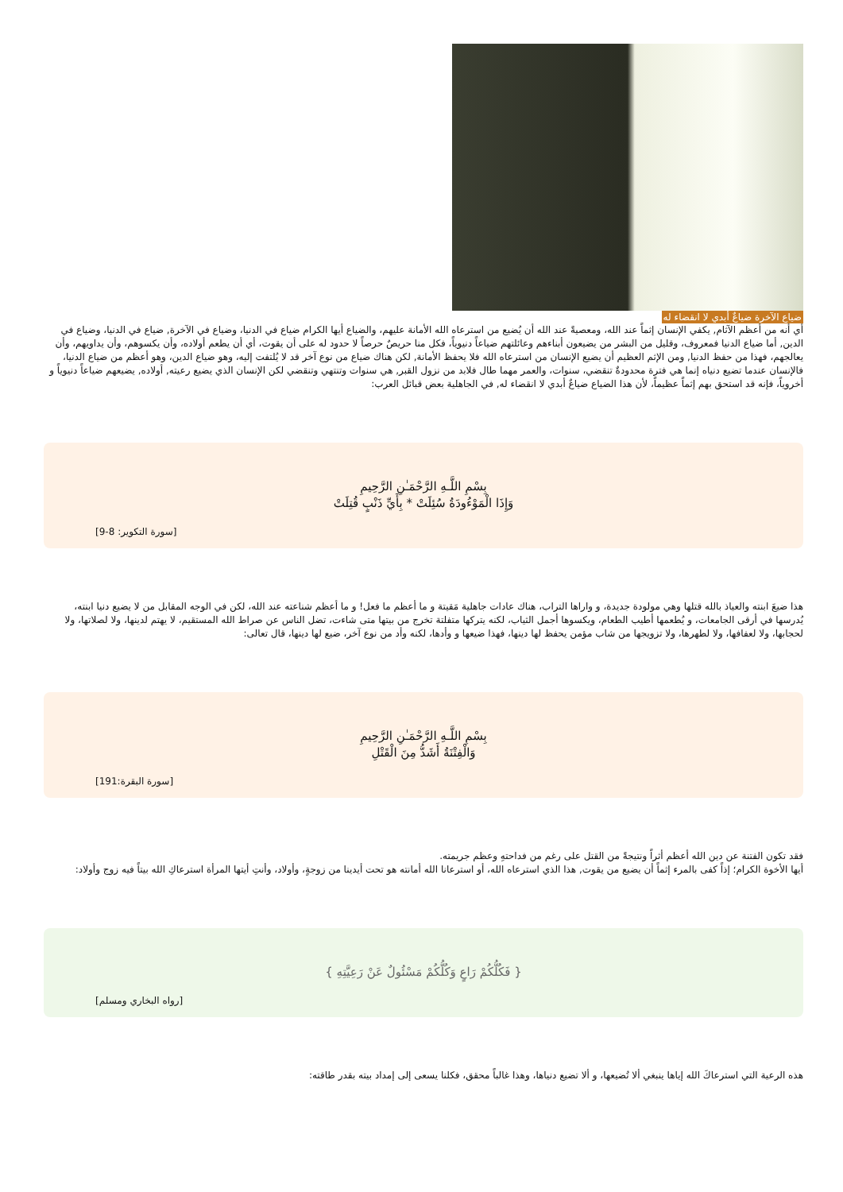ضياع الآخرة ضياعٌ أبدي لا انقضاء له
أي أنه من أعظم الآثام, يكفي الإنسان إثماً عند الله، ومعصيةً عند الله أن يُضيع من استرعاه الله الأمانة عليهم، والضياع أيها الكرام ضياع في الدنيا، وضياع في الآخرة, ضياع في الدنيا، وضياع في الدين, أما ضياع الدنيا فمعروف، وقليل من البشر من يضيعون أبناءهم وعائلتهم ضياعاً دنيوياً، فكل منا حريصٌ حرصاً لا حدود له على أن يقوت، أي أن يطعم أولاده، وأن يكسوهم، وأن يداويهم، وأن يعالجهم، فهذا من حفظ الدنيا, ومن الإثم العظيم أن يضيع الإنسان من استرعاه الله فلا يحفظ الأمانة, لكن هناك ضياع من نوع آخر قد لا يُلتفت إليه، وهو ضياع الدين، وهو أعظم من ضياع الدنيا، فالإنسان عندما تضيع دنياه إنما هي فترة محدودةٌ تنقضي، سنوات، والعمر مهما طال فلابد من نزول القبر, هي سنوات وتنتهي وتنقضي لكن الإنسان الذي يضيع رعيته, أولاده, يضيعهم ضياعاً دنيوياً و أخروياً، فإنه قد استحق بهم إثماً عظيماً، لأن هذا الضياع ضياعٌ أبدي لا انقضاء له, في الجاهلية بعض قبائل العرب:
بِسْمِ اللَّـهِ الرَّحْمَـٰنِ الرَّحِيمِ
وَإِذَا الْمَوْءُودَةُ سُئِلَتْ * بِأَيِّ ذَنْبٍ قُتِلَتْ
[سورة التكوير: 8-9]
هذا ضيعَ ابنته والعياذ بالله قتلها وهي مولودة جديدة، و واراها التراب، هناك عادات جاهلية مَقيتة و ما أعظم ما فعل! و ما أعظم شناعته عند الله، لكن في الوجه المقابل من لا يضيع دنيا ابنته، يُدرسها في أرقى الجامعات، و يُطعمها أطيب الطعام، ويكسوها أجمل الثياب، لكنه يتركها متفلتة تخرج من بيتها متى شاءت، تضل الناس عن صراط الله المستقيم، لا يهتم لدينها، ولا لصلاتها، ولا لحجابها، ولا لعفافها، ولا لطهرها، ولا تزويجها من شاب مؤمن يحفظ لها دينها، فهذا ضيعها و وأدها، لكنه وأد من نوع آخر، ضيع لها دينها، قال تعالى:
بِسْمِ اللَّـهِ الرَّحْمَـٰنِ الرَّحِيمِ
وَالْفِتْنَةُ أَشَدُّ مِنَ الْقَتْلِ
[سورة البقرة:191]
فقد تكون الفتنة عن دين الله أعظم أثراً ونتيجةً من القتل على رغم من فداحتهِ وعظم جريمته.
أيها الأخوة الكرام؛ إذاً كفى بالمرء إثماً أن يضيع من يقوت, هذا الذي استرعاه الله، أو استرعانا الله أمانته هو تحت أيدينا من زوجةٍ، وأولاد، وأنتِ أيتها المرأة استرعاكِ الله بيتاً فيه زوج وأولاد:
{ فَكُلُّكُمْ رَاعٍ وَكُلُّكُمْ مَسْئُولٌ عَنْ رَعِيَّتِهِ }
[رواه البخاري ومسلم]
هذه الرعية التي استرعاكَ الله إياها ينبغي ألا تُضيعها، و ألا تضيع دنياها، وهذا غالباً محقق، فكلنا يسعى إلى إمداد بيته بقدر طاقته: